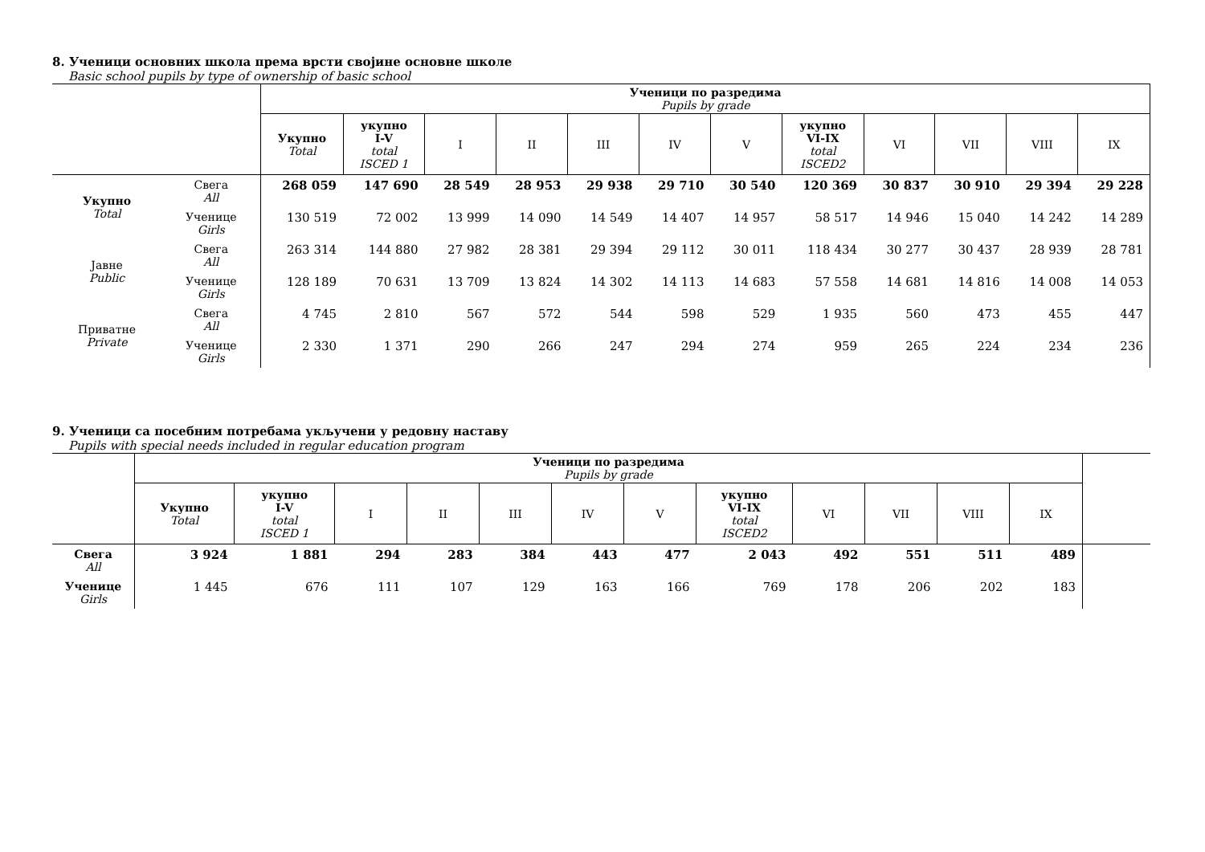8. Ученици основних школа према врсти својине основне школе
Basic school pupils by type of ownership of basic school
| | | Ученици по разредима Pupils by grade | | | | | | | | | | | |
| --- | --- | --- | --- | --- | --- | --- | --- | --- | --- | --- | --- | --- | --- |
| | | Укупно Total | укупно I-V total ISCED 1 | I | II | III | IV | V | укупно VI-IX total ISCED2 | VI | VII | VIII | IX |
| Укупно Total | Свега All | 268 059 | 147 690 | 28 549 | 28 953 | 29 938 | 29 710 | 30 540 | 120 369 | 30 837 | 30 910 | 29 394 | 29 228 |
| | Ученице Girls | 130 519 | 72 002 | 13 999 | 14 090 | 14 549 | 14 407 | 14 957 | 58 517 | 14 946 | 15 040 | 14 242 | 14 289 |
| Јавне Public | Свега All | 263 314 | 144 880 | 27 982 | 28 381 | 29 394 | 29 112 | 30 011 | 118 434 | 30 277 | 30 437 | 28 939 | 28 781 |
| | Ученице Girls | 128 189 | 70 631 | 13 709 | 13 824 | 14 302 | 14 113 | 14 683 | 57 558 | 14 681 | 14 816 | 14 008 | 14 053 |
| Приватне Private | Свега All | 4 745 | 2 810 | 567 | 572 | 544 | 598 | 529 | 1 935 | 560 | 473 | 455 | 447 |
| | Ученице Girls | 2 330 | 1 371 | 290 | 266 | 247 | 294 | 274 | 959 | 265 | 224 | 234 | 236 |
9. Ученици са посебним потребама укључени у редовну наставу
Pupils with special needs included in regular education program
| | Ученици по разредима Pupils by grade | | | | | | | | | | | | |
| --- | --- | --- | --- | --- | --- | --- | --- | --- | --- | --- | --- | --- | --- |
| | Укупно Total | укупно I-V total ISCED 1 | I | II | III | IV | V | укупно VI-IX total ISCED2 | VI | VII | VIII | IX | |
| Свега All | 3 924 | 1 881 | 294 | 283 | 384 | 443 | 477 | 2 043 | 492 | 551 | 511 | 489 | |
| Ученице Girls | 1 445 | 676 | 111 | 107 | 129 | 163 | 166 | 769 | 178 | 206 | 202 | 183 | |